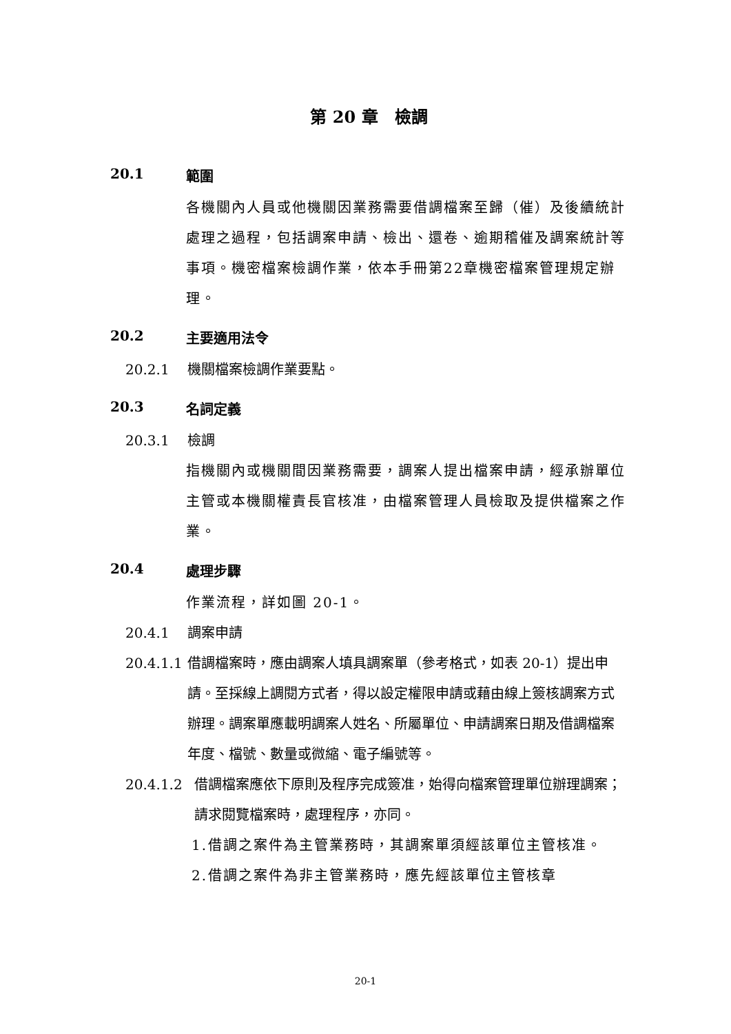第 20 章　檢調
20.1 範圍
各機關內人員或他機關因業務需要借調檔案至歸（催）及後續統計處理之過程，包括調案申請、檢出、還卷、逾期稽催及調案統計等事項。機密檔案檢調作業，依本手冊第22章機密檔案管理規定辦理。
20.2 主要適用法令
20.2.1 機關檔案檢調作業要點。
20.3 名詞定義
20.3.1 檢調
指機關內或機關間因業務需要，調案人提出檔案申請，經承辦單位主管或本機關權責長官核准，由檔案管理人員檢取及提供檔案之作業。
20.4 處理步驟
作業流程，詳如圖 20-1。
20.4.1 調案申請
20.4.1.1 借調檔案時，應由調案人填具調案單（參考格式，如表 20-1）提出申請。至採線上調閱方式者，得以設定權限申請或藉由線上簽核調案方式辦理。調案單應載明調案人姓名、所屬單位、申請調案日期及借調檔案年度、檔號、數量或微縮、電子編號等。
20.4.1.2 借調檔案應依下原則及程序完成簽准，始得向檔案管理單位辦理調案；請求閱覽檔案時，處理程序，亦同。
1. 借調之案件為主管業務時，其調案單須經該單位主管核准。
2. 借調之案件為非主管業務時，應先經該單位主管核章
20-1